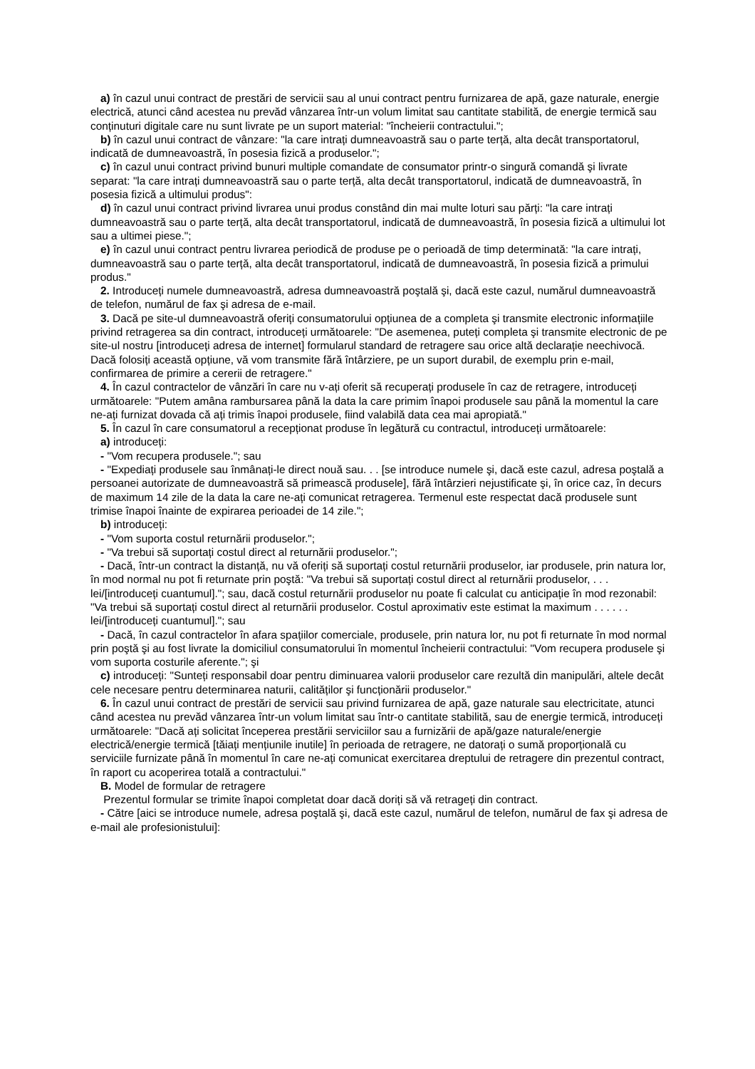a) în cazul unui contract de prestări de servicii sau al unui contract pentru furnizarea de apă, gaze naturale, energie electrică, atunci când acestea nu prevăd vânzarea într-un volum limitat sau cantitate stabilită, de energie termică sau conținuturi digitale care nu sunt livrate pe un suport material: "încheierii contractului.";
b) în cazul unui contract de vânzare: "la care intrați dumneavoastră sau o parte terță, alta decât transportatorul, indicată de dumneavoastră, în posesia fizică a produselor.";
c) în cazul unui contract privind bunuri multiple comandate de consumator printr-o singură comandă şi livrate separat: "la care intrați dumneavoastră sau o parte terță, alta decât transportatorul, indicată de dumneavoastră, în posesia fizică a ultimului produs":
d) în cazul unui contract privind livrarea unui produs constând din mai multe loturi sau părți: "la care intrați dumneavoastră sau o parte terță, alta decât transportatorul, indicată de dumneavoastră, în posesia fizică a ultimului lot sau a ultimei piese.";
e) în cazul unui contract pentru livrarea periodică de produse pe o perioadă de timp determinată: "la care intrați, dumneavoastră sau o parte terță, alta decât transportatorul, indicată de dumneavoastră, în posesia fizică a primului produs."
2. Introduceți numele dumneavoastră, adresa dumneavoastră poştală şi, dacă este cazul, numărul dumneavoastră de telefon, numărul de fax şi adresa de e-mail.
3. Dacă pe site-ul dumneavoastră oferiți consumatorului opțiunea de a completa şi transmite electronic informațiile privind retragerea sa din contract, introduceți următoarele: "De asemenea, puteți completa şi transmite electronic de pe site-ul nostru [introduceți adresa de internet] formularul standard de retragere sau orice altă declarație neechivocă. Dacă folosiți această opțiune, vă vom transmite fără întârziere, pe un suport durabil, de exemplu prin e-mail, confirmarea de primire a cererii de retragere."
4. În cazul contractelor de vânzări în care nu v-ați oferit să recuperați produsele în caz de retragere, introduceți următoarele: "Putem amâna rambursarea până la data la care primim înapoi produsele sau până la momentul la care ne-ați furnizat dovada că ați trimis înapoi produsele, fiind valabilă data cea mai apropiată."
5. În cazul în care consumatorul a recepționat produse în legătură cu contractul, introduceți următoarele:
a) introduceți:
- "Vom recupera produsele."; sau
- "Expediați produsele sau înmânați-le direct nouă sau. . . [se introduce numele şi, dacă este cazul, adresa poştală a persoanei autorizate de dumneavoastră să primească produsele], fără întârzieri nejustificate şi, în orice caz, în decurs de maximum 14 zile de la data la care ne-ați comunicat retragerea. Termenul este respectat dacă produsele sunt trimise înapoi înainte de expirarea perioadei de 14 zile.";
b) introduceți:
- "Vom suporta costul returnării produselor.";
- "Va trebui să suportați costul direct al returnării produselor.";
- Dacă, într-un contract la distanță, nu vă oferiți să suportați costul returnării produselor, iar produsele, prin natura lor, în mod normal nu pot fi returnate prin poştă: "Va trebui să suportați costul direct al returnării produselor, . . . lei/[introduceți cuantumul]."; sau, dacă costul returnării produselor nu poate fi calculat cu anticipație în mod rezonabil: "Va trebui să suportați costul direct al returnării produselor. Costul aproximativ este estimat la maximum . . . . . . lei/[introduceți cuantumul]."; sau
- Dacă, în cazul contractelor în afara spațiilor comerciale, produsele, prin natura lor, nu pot fi returnate în mod normal prin poştă şi au fost livrate la domiciliul consumatorului în momentul încheierii contractului: "Vom recupera produsele şi vom suporta costurile aferente."; şi
c) introduceți: "Sunteți responsabil doar pentru diminuarea valorii produselor care rezultă din manipulări, altele decât cele necesare pentru determinarea naturii, calităților şi funcționării produselor."
6. În cazul unui contract de prestări de servicii sau privind furnizarea de apă, gaze naturale sau electricitate, atunci când acestea nu prevăd vânzarea într-un volum limitat sau într-o cantitate stabilită, sau de energie termică, introduceți următoarele: "Dacă ați solicitat începerea prestării serviciilor sau a furnizării de apă/gaze naturale/energie electrică/energie termică [tăiați mențiunile inutile] în perioada de retragere, ne datorați o sumă proporțională cu serviciile furnizate până în momentul în care ne-ați comunicat exercitarea dreptului de retragere din prezentul contract, în raport cu acoperirea totală a contractului."
B. Model de formular de retragere
Prezentul formular se trimite înapoi completat doar dacă doriți să vă retrageți din contract.
- Către [aici se introduce numele, adresa poştală şi, dacă este cazul, numărul de telefon, numărul de fax şi adresa de e-mail ale profesionistului]: